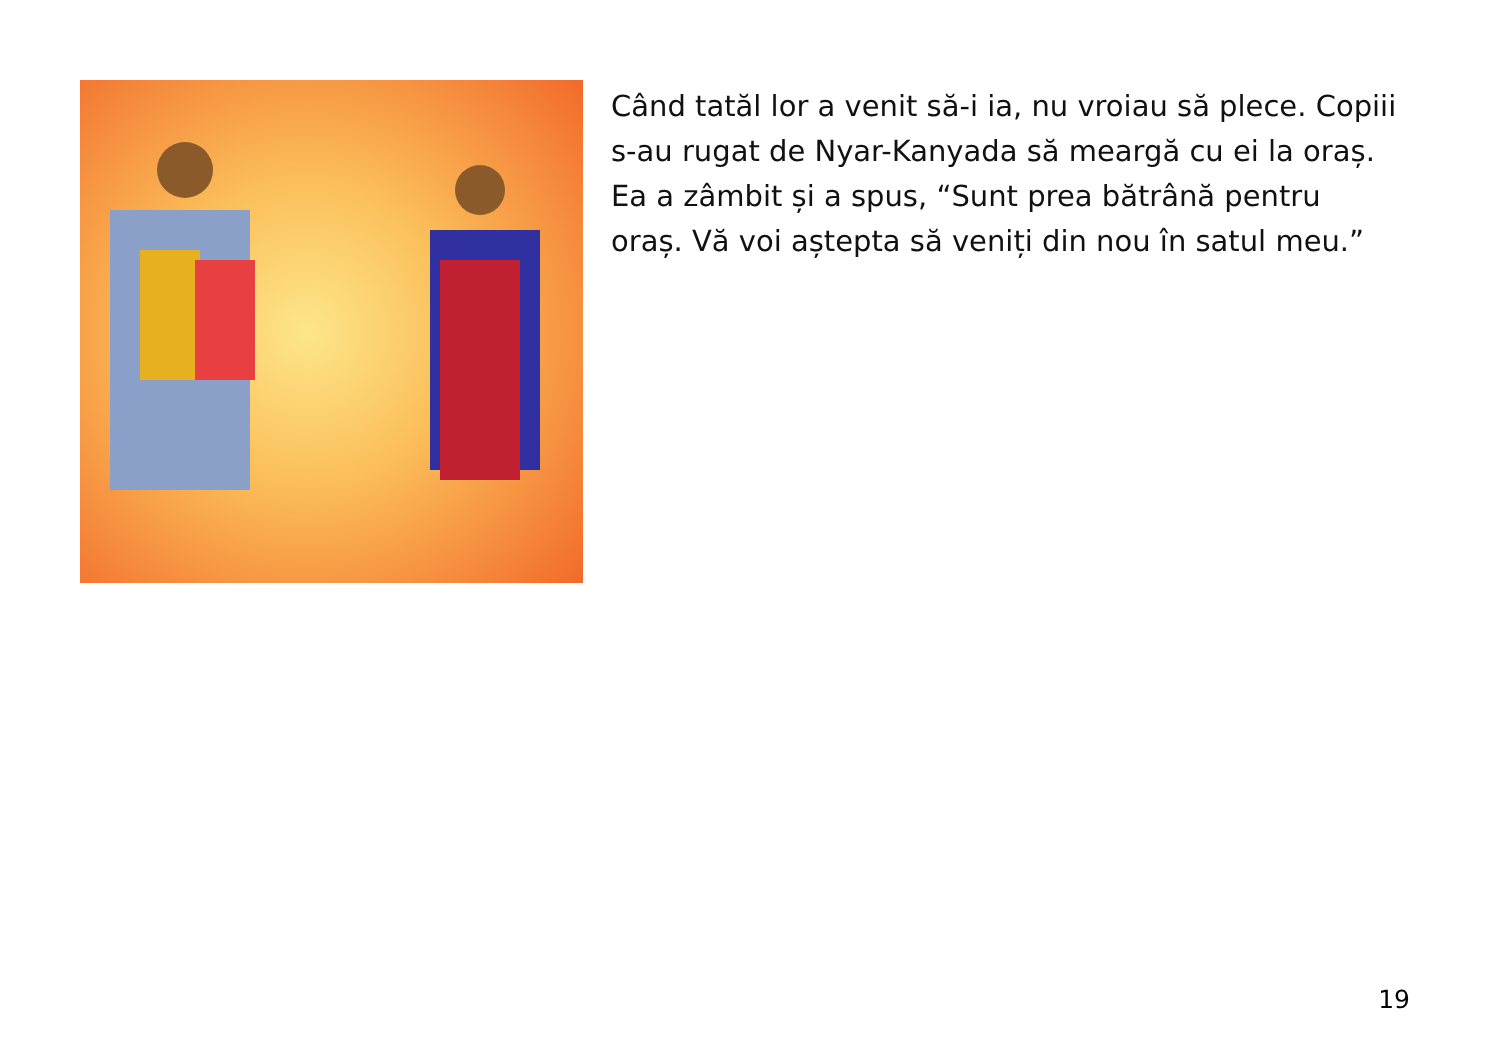Când tatăl lor a venit să-i ia, nu vroiau să plece. Copiii s-au rugat de Nyar-Kanyada să meargă cu ei la oraș. Ea a zâmbit și a spus, “Sunt prea bătrână pentru oraș. Vă voi aștepta să veniți din nou în satul meu.”
19